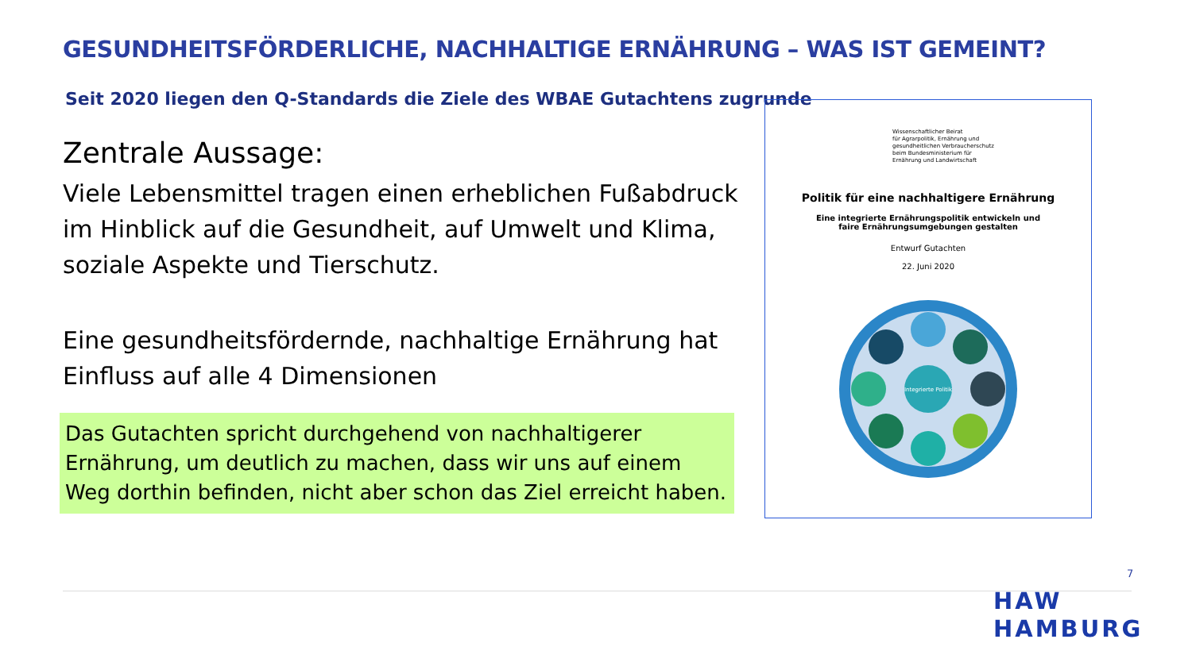GESUNDHEITSFÖRDERLICHE, NACHHALTIGE ERNÄHRUNG – WAS IST GEMEINT?
Seit 2020 liegen den Q-Standards die Ziele des WBAE Gutachtens zugrunde
Zentrale Aussage:
Viele Lebensmittel tragen einen erheblichen Fußabdruck im Hinblick auf die Gesundheit, auf Umwelt und Klima, soziale Aspekte und Tierschutz.
Eine gesundheitsfördernde, nachhaltige Ernährung hat Einfluss auf alle 4 Dimensionen
Das Gutachten spricht durchgehend von nachhaltigerer Ernährung, um deutlich zu machen, dass wir uns auf einem Weg dorthin befinden, nicht aber schon das Ziel erreicht haben.
Wissenschaftlicher Beirat
für Agrarpolitik, Ernährung und
gesundheitlichen Verbraucherschutz
beim Bundesministerium für
Ernährung und Landwirtschaft
Politik für eine nachhaltigere Ernährung
Eine integrierte Ernährungspolitik entwickeln und
faire Ernährungsumgebungen gestalten
Entwurf Gutachten
22. Juni 2020
Integrierte Politik
7
HAW
HAMBURG